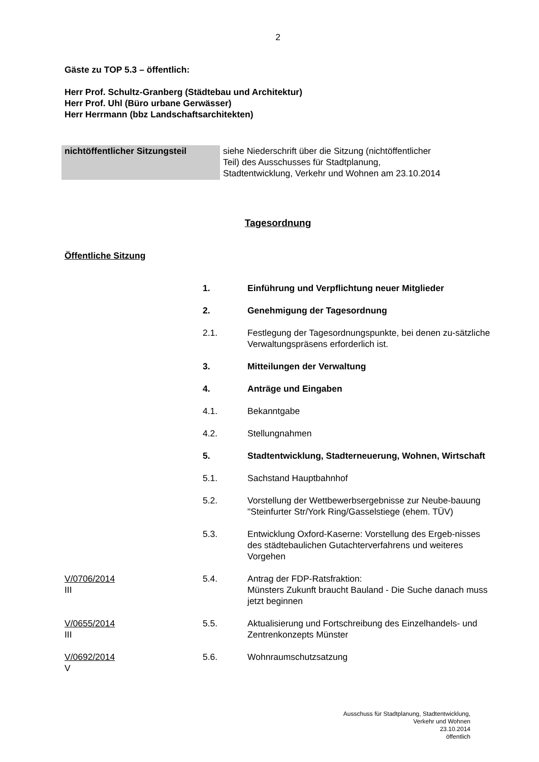2
Gäste zu TOP 5.3 – öffentlich:
Herr Prof. Schultz-Granberg (Städtebau und Architektur)
Herr Prof. Uhl (Büro urbane Gerwässer)
Herr Herrmann (bbz Landschaftsarchitekten)
| nichtöffentlicher Sitzungsteil | siehe Niederschrift über die Sitzung (nichtöffentlicher Teil) des Ausschusses für Stadtplanung, Stadtentwicklung, Verkehr und Wohnen am 23.10.2014 |
Tagesordnung
Öffentliche Sitzung
| | 1. | Einführung und Verpflichtung neuer Mitglieder |
| | 2. | Genehmigung der Tagesordnung |
| | 2.1. | Festlegung der Tagesordnungspunkte, bei denen zu-sätzliche Verwaltungspräsens erforderlich ist. |
| | 3. | Mitteilungen der Verwaltung |
| | 4. | Anträge und Eingaben |
| | 4.1. | Bekanntgabe |
| | 4.2. | Stellungnahmen |
| | 5. | Stadtentwicklung, Stadterneuerung, Wohnen, Wirtschaft |
| | 5.1. | Sachstand Hauptbahnhof |
| | 5.2. | Vorstellung der Wettbewerbsergebnisse zur Neube-bauung "Steinfurter Str/York Ring/Gasselstiege (ehem. TÜV) |
| | 5.3. | Entwicklung Oxford-Kaserne: Vorstellung des Ergeb-nisses des städtebaulichen Gutachterverfahrens und weiteres Vorgehen |
| V/0706/2014 III | 5.4. | Antrag der FDP-Ratsfraktion: Münsters Zukunft braucht Bauland - Die Suche danach muss jetzt beginnen |
| V/0655/2014 III | 5.5. | Aktualisierung und Fortschreibung des Einzelhandels- und Zentrenkonzepts Münster |
| V/0692/2014 V | 5.6. | Wohnraumschutzsatzung |
Ausschuss für Stadtplanung, Stadtentwicklung,
Verkehr und Wohnen
23.10.2014
öffentlich